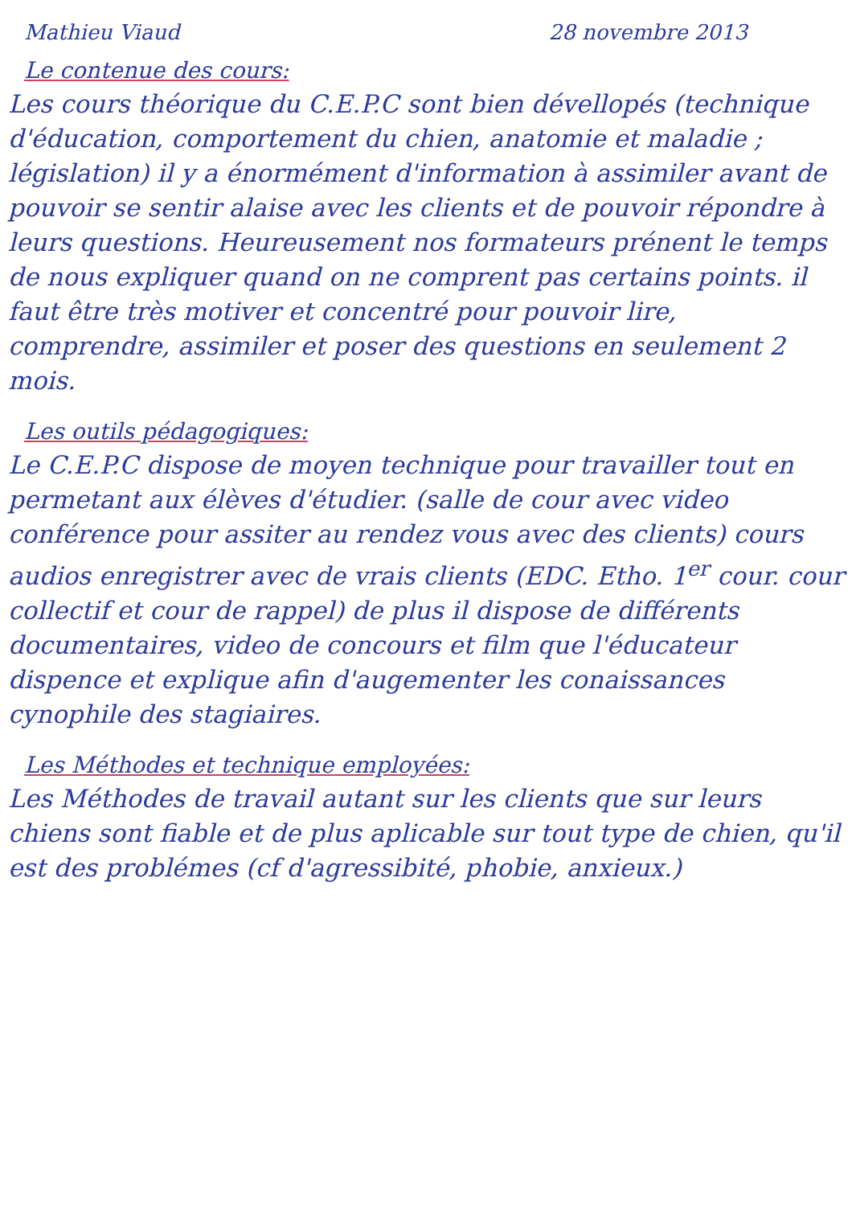Mathieu Viaud 28 novembre 2013
Le contenue des cours:
Les cours théorique du C.E.P.C sont bien dévellopés (technique d'éducation, comportement du chien, anatomie et maladie ; législation) il y a énormément d'information à assimiler avant de pouvoir se sentir alaise avec les clients et de pouvoir répondre à leurs questions. Heureusement nos formateurs prénent le temps de nous expliquer quand on ne comprent pas certains points. il faut être très motiver et concentré pour pouvoir lire, comprendre, assimiler et poser des questions en seulement 2 mois.
Les outils pédagogiques:
Le C.E.P.C dispose de moyen technique pour travailler tout en permetant aux élèves d'étudier. (salle de cour avec video conférence pour assiter au rendez vous avec des clients) cours audios enregistrer avec de vrais clients (EDC. Etho. 1<sup>er</sup> cour. cour collectif et cour de rappel) de plus il dispose de différents documentaires, video de concours et film que l'éducateur dispence et explique afin d'augementer les conaissances cynophile des stagiaires.
Les Méthodes et technique employées:
Les Méthodes de travail autant sur les clients que sur leurs chiens sont fiable et de plus aplicable sur tout type de chien, qu'il est des problémes (cf d'agressibité, phobie, anxieux.)